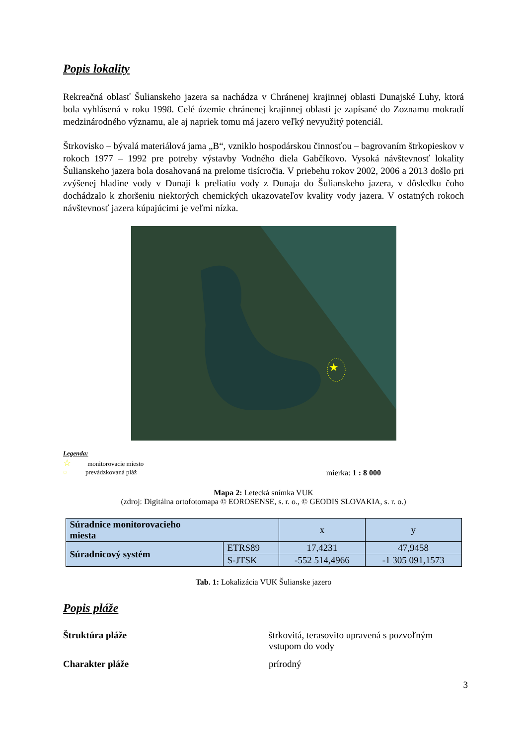Popis lokality
Rekreačná oblasť Šulianskeho jazera sa nachádza v Chránenej krajinnej oblasti Dunajské Luhy, ktorá bola vyhlásená v roku 1998. Celé územie chránenej krajinnej oblasti je zapísané do Zoznamu mokradí medzinárodného významu, ale aj napriek tomu má jazero veľký nevyužitý potenciál.
Štrkovisko – bývalá materiálová jama „B“, vzniklo hospodárskou činnosťou – bagrovaním štrkopieskov v rokoch 1977 – 1992 pre potreby výstavby Vodného diela Gabčíkovo. Vysoká návštevnosť lokality Šulianskeho jazera bola dosahovaná na prelome tisícročia. V priebehu rokov 2002, 2006 a 2013 došlo pri zvýšenej hladine vody v Dunaji k preliatiu vody z Dunaja do Šulianskeho jazera, v dôsledku čoho dochádzalo k zhoršeniu niektorých chemických ukazovateľov kvality vody jazera. V ostatných rokoch návštevnosť jazera kúpajúcimi je veľmi nízka.
★
Legenda:
☆ monitorovacie miesto
◌ prevádzkovaná pláž mierka: 1 : 8 000
Mapa 2: Letecká snímka VUK
(zdroj: Digitálna ortofotomapa © EOROSENSE, s. r. o., © GEODIS SLOVAKIA, s. r. o.)
| Súradnice monitorovacieho miesta | | x | y |
| Súradnicový systém | ETRS89 | 17,4231 | 47,9458 |
| | S-JTSK | -552 514,4966 | -1 305 091,1573 |
Tab. 1: Lokalizácia VUK Šulianske jazero
Popis pláže
Štruktúra pláže štrkovitá, terasovito upravená s pozvoľným
vstupom do vody
Charakter pláže prírodný
3